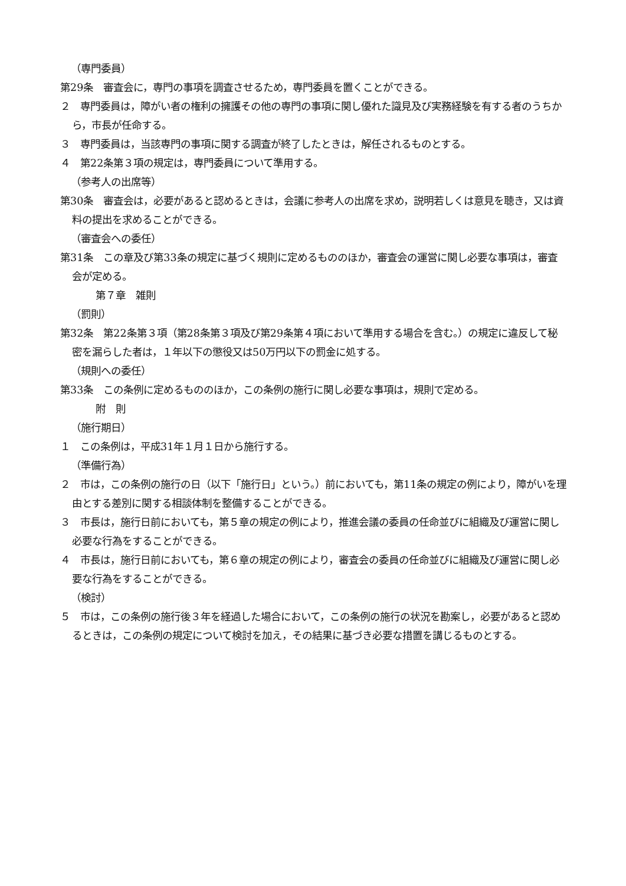（専門委員）
第29条　審査会に，専門の事項を調査させるため，専門委員を置くことができる。
２　専門委員は，障がい者の権利の擁護その他の専門の事項に関し優れた識見及び実務経験を有する者のうちから，市長が任命する。
３　専門委員は，当該専門の事項に関する調査が終了したときは，解任されるものとする。
４　第22条第３項の規定は，専門委員について準用する。
（参考人の出席等）
第30条　審査会は，必要があると認めるときは，会議に参考人の出席を求め，説明若しくは意見を聴き，又は資料の提出を求めることができる。
（審査会への委任）
第31条　この章及び第33条の規定に基づく規則に定めるもののほか，審査会の運営に関し必要な事項は，審査会が定める。
第７章　雑則
（罰則）
第32条　第22条第３項（第28条第３項及び第29条第４項において準用する場合を含む。）の規定に違反して秘密を漏らした者は，１年以下の懲役又は50万円以下の罰金に処する。
（規則への委任）
第33条　この条例に定めるもののほか，この条例の施行に関し必要な事項は，規則で定める。
附　則
（施行期日）
１　この条例は，平成31年１月１日から施行する。
（準備行為）
２　市は，この条例の施行の日（以下「施行日」という。）前においても，第11条の規定の例により，障がいを理由とする差別に関する相談体制を整備することができる。
３　市長は，施行日前においても，第５章の規定の例により，推進会議の委員の任命並びに組織及び運営に関し必要な行為をすることができる。
４　市長は，施行日前においても，第６章の規定の例により，審査会の委員の任命並びに組織及び運営に関し必要な行為をすることができる。
（検討）
５　市は，この条例の施行後３年を経過した場合において，この条例の施行の状況を勘案し，必要があると認めるときは，この条例の規定について検討を加え，その結果に基づき必要な措置を講じるものとする。